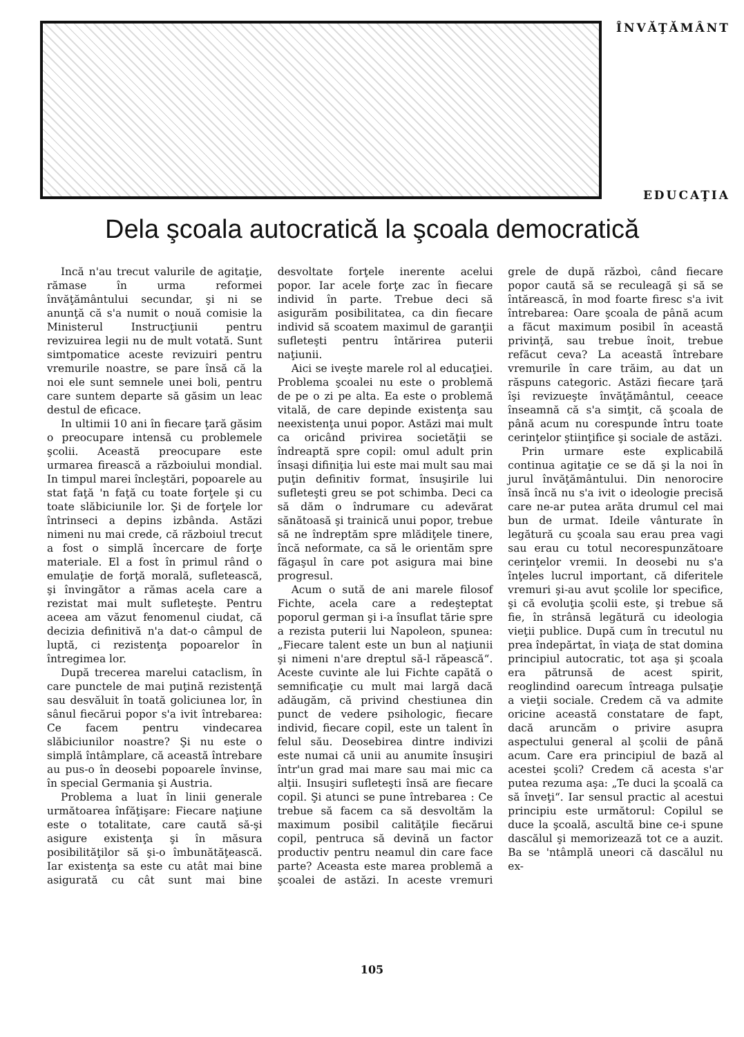ÎNVĂŢĂMÂNT
EDUCAŢIA
Dela şcoala autocratică la şcoala democratică
Incă n'au trecut valurile de agitaţie, rămase în urma reformei învăţământului secundar, şi ni se anunţă că s'a numit o nouă comisie la Ministerul Instrucţiunii pentru revizuirea legii nu de mult votată. Sunt simtpomatice aceste revizuiri pentru vremurile noastre, se pare însă că la noi ele sunt semnele unei boli, pentru care suntem departe să găsim un leac destul de eficace.
In ultimii 10 ani în fiecare ţară găsim o preocupare intensă cu problemele şcolii. Această preocupare este urmarea firească a războiului mondial. In timpul marei încleştări, popoarele au stat faţă 'n faţă cu toate forţele şi cu toate slăbiciunile lor. Şi de forţele lor întrinseci a depins izbânda. Astăzi nimeni nu mai crede, că războiul trecut a fost o simplă încercare de forţe materiale. El a fost în primul rând o emulaţie de forţă morală, sufletească, şi învingător a rămas acela care a rezistat mai mult sufleteşte. Pentru aceea am văzut fenomenul ciudat, că decizia definitivă n'a dat-o câmpul de luptă, ci rezistenţa popoarelor în întregimea lor.
După trecerea marelui cataclism, în care punctele de mai puţină rezistenţă sau desvăluit în toată goliciunea lor, în sânul fiecărui popor s'a ivit întrebarea: Ce facem pentru vindecarea slăbiciunilor noastre? Şi nu este o simplă întâmplare, că această întrebare au pus-o în deosebi popoarele învinse, în special Germania şi Austria.
Problema a luat în linii generale următoarea înfăţişare: Fiecare naţiune este o totalitate, care caută să-şi asigure existenţa şi în măsura posibilităţilor să şi-o îmbunătăţească. Iar existenţa sa este cu atât mai bine asigurată cu cât sunt mai bine desvoltate forţele inerente acelui popor. Iar acele forţe zac în fiecare individ în parte. Trebue deci să asigurăm posibilitatea, ca din fiecare individ să scoatem maximul de garanţii sufleteşti pentru întărirea puterii naţiunii.
Aici se iveşte marele rol al educaţiei. Problema şcoalei nu este o problemă de pe o zi pe alta. Ea este o problemă vitală, de care depinde existenţa sau neexistenţa unui popor. Astăzi mai mult ca oricând privirea societăţii se îndreaptă spre copil: omul adult prin însaşi difiniţia lui este mai mult sau mai puţin definitiv format, însuşirile lui sufleteşti greu se pot schimba. Deci ca să dăm o îndrumare cu adevărat sănătoasă şi trainică unui popor, trebue să ne îndreptăm spre mlădiţele tinere, încă neformate, ca să le orientăm spre făgaşul în care pot asigura mai bine progresul.
Acum o sută de ani marele filosof Fichte, acela care a redeşteptat poporul german şi i-a însuflat tărie spre a rezista puterii lui Napoleon, spunea: „Fiecare talent este un bun al naţiunii şi nimeni n'are dreptul să-l răpească“. Aceste cuvinte ale lui Fichte capătă o semnificaţie cu mult mai largă dacă adăugăm, că privind chestiunea din punct de vedere psihologic, fiecare individ, fiecare copil, este un talent în felul său. Deosebirea dintre indivizi este numai că unii au anumite însuşiri într'un grad mai mare sau mai mic ca alţii. Insuşiri sufleteşti însă are fiecare copil. Şi atunci se pune întrebarea : Ce trebue să facem ca să desvoltăm la maximum posibil calităţile fiecărui copil, pentruca să devină un factor productiv pentru neamul din care face parte? Aceasta este marea problemă a şcoalei de astăzi. In aceste vremuri grele de după războì, când fiecare popor caută să se reculeagă şi să se întărească, în mod foarte firesc s'a ivit întrebarea: Oare şcoala de până acum a făcut maximum posibil în această privinţă, sau trebue înoit, trebue refăcut ceva? La această întrebare vremurile în care trăim, au dat un răspuns categoric. Astăzi fiecare ţară îşi revizueşte învăţământul, ceeace înseamnă că s'a simţit, că şcoala de până acum nu corespunde întru toate cerinţelor ştiinţifice şi sociale de astăzi.
Prin urmare este explicabilă continua agitaţie ce se dă şi la noi în jurul învăţământului. Din nenorocire însă încă nu s'a ivit o ideologie precisă care ne-ar putea arăta drumul cel mai bun de urmat. Ideile vânturate în legătură cu şcoala sau erau prea vagi sau erau cu totul necorespunzătoare cerinţelor vremii. In deosebi nu s'a înţeles lucrul important, că diferitele vremuri şi-au avut şcolile lor specifice, şi că evoluţia şcolii este, şi trebue să fie, în strânsă legătură cu ideologia vieţii publice. După cum în trecutul nu prea îndepărtat, în viaţa de stat domina principiul autocratic, tot aşa şi şcoala era pătrunsă de acest spirit, reoglindind oarecum întreaga pulsaţie a vieţii sociale. Credem că va admite oricine această constatare de fapt, dacă aruncăm o privire asupra aspectului general al şcolii de până acum. Care era principiul de bază al acestei şcoli? Credem că acesta s'ar putea rezuma aşa: „Te duci la şcoală ca să înveţi“. Iar sensul practic al acestui principiu este următorul: Copilul se duce la şcoală, ascultă bine ce-i spune dascălul şi memorizează tot ce a auzit. Ba se 'ntâmplă uneori că dascălul nu ex-
105